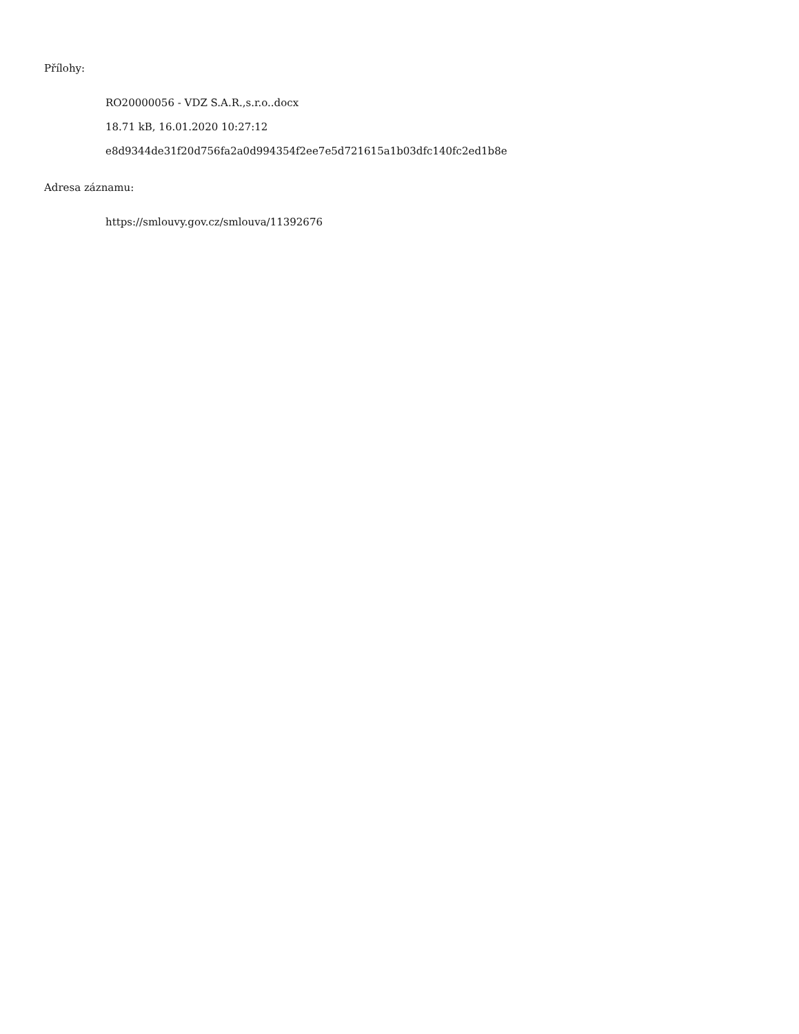Přílohy:
RO20000056 - VDZ S.A.R.,s.r.o..docx
18.71 kB, 16.01.2020 10:27:12
e8d9344de31f20d756fa2a0d994354f2ee7e5d721615a1b03dfc140fc2ed1b8e
Adresa záznamu:
https://smlouvy.gov.cz/smlouva/11392676